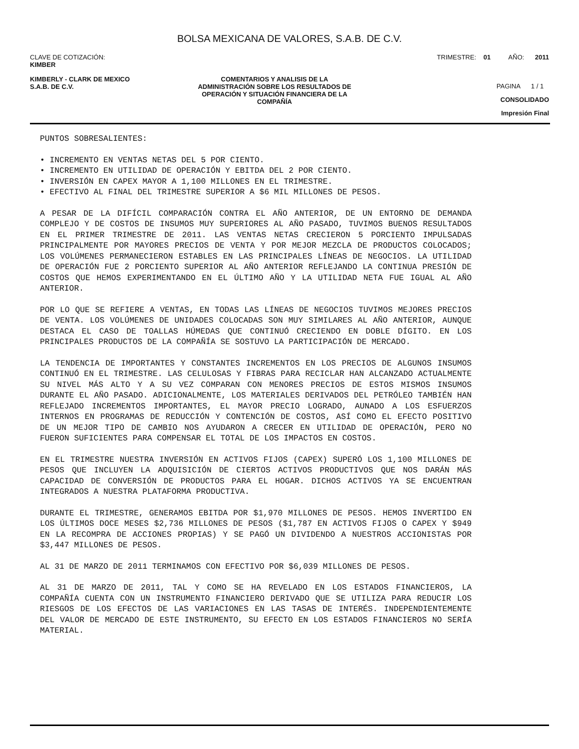BOLSA MEXICANA DE VALORES, S.A.B. DE C.V.
CLAVE DE COTIZACIÓN: KIMBER
TRIMESTRE: 01 AÑO: 2011
KIMBERLY - CLARK DE MEXICO
S.A.B. DE C.V.
COMENTARIOS Y ANALISIS DE LA
ADMINISTRACIÓN SOBRE LOS RESULTADOS DE
OPERACIÓN Y SITUACIÓN FINANCIERA DE LA
COMPAÑÍA
PAGINA 1 / 1
CONSOLIDADO
Impresión Final
PUNTOS SOBRESALIENTES:
• INCREMENTO EN VENTAS NETAS DEL 5 POR CIENTO.
• INCREMENTO EN UTILIDAD DE OPERACIÓN Y EBITDA DEL 2 POR CIENTO.
• INVERSIÓN EN CAPEX MAYOR A 1,100 MILLONES EN EL TRIMESTRE.
• EFECTIVO AL FINAL DEL TRIMESTRE SUPERIOR A $6 MIL MILLONES DE PESOS.
A PESAR DE LA DIFÍCIL COMPARACIÓN CONTRA EL AÑO ANTERIOR, DE UN ENTORNO DE DEMANDA COMPLEJO Y DE COSTOS DE INSUMOS MUY SUPERIORES AL AÑO PASADO, TUVIMOS BUENOS RESULTADOS EN EL PRIMER TRIMESTRE DE 2011. LAS VENTAS NETAS CRECIERON 5 PORCIENTO IMPULSADAS PRINCIPALMENTE POR MAYORES PRECIOS DE VENTA Y POR MEJOR MEZCLA DE PRODUCTOS COLOCADOS; LOS VOLÚMENES PERMANECIERON ESTABLES EN LAS PRINCIPALES LÍNEAS DE NEGOCIOS. LA UTILIDAD DE OPERACIÓN FUE 2 PORCIENTO SUPERIOR AL AÑO ANTERIOR REFLEJANDO LA CONTINUA PRESIÓN DE COSTOS QUE HEMOS EXPERIMENTANDO EN EL ÚLTIMO AÑO Y LA UTILIDAD NETA FUE IGUAL AL AÑO ANTERIOR.
POR LO QUE SE REFIERE A VENTAS, EN TODAS LAS LÍNEAS DE NEGOCIOS TUVIMOS MEJORES PRECIOS DE VENTA. LOS VOLÚMENES DE UNIDADES COLOCADAS SON MUY SIMILARES AL AÑO ANTERIOR, AUNQUE DESTACA EL CASO DE TOALLAS HÚMEDAS QUE CONTINUÓ CRECIENDO EN DOBLE DÍGITO. EN LOS PRINCIPALES PRODUCTOS DE LA COMPAÑÍA SE SOSTUVO LA PARTICIPACIÓN DE MERCADO.
LA TENDENCIA DE IMPORTANTES Y CONSTANTES INCREMENTOS EN LOS PRECIOS DE ALGUNOS INSUMOS CONTINUÓ EN EL TRIMESTRE. LAS CELULOSAS Y FIBRAS PARA RECICLAR HAN ALCANZADO ACTUALMENTE SU NIVEL MÁS ALTO Y A SU VEZ COMPARAN CON MENORES PRECIOS DE ESTOS MISMOS INSUMOS DURANTE EL AÑO PASADO. ADICIONALMENTE, LOS MATERIALES DERIVADOS DEL PETRÓLEO TAMBIÉN HAN REFLEJADO INCREMENTOS IMPORTANTES, EL MAYOR PRECIO LOGRADO, AUNADO A LOS ESFUERZOS INTERNOS EN PROGRAMAS DE REDUCCIÓN Y CONTENCIÓN DE COSTOS, ASÍ COMO EL EFECTO POSITIVO DE UN MEJOR TIPO DE CAMBIO NOS AYUDARON A CRECER EN UTILIDAD DE OPERACIÓN, PERO NO FUERON SUFICIENTES PARA COMPENSAR EL TOTAL DE LOS IMPACTOS EN COSTOS.
EN EL TRIMESTRE NUESTRA INVERSIÓN EN ACTIVOS FIJOS (CAPEX) SUPERÓ LOS 1,100 MILLONES DE PESOS QUE INCLUYEN LA ADQUISICIÓN DE CIERTOS ACTIVOS PRODUCTIVOS QUE NOS DARÁN MÁS CAPACIDAD DE CONVERSIÓN DE PRODUCTOS PARA EL HOGAR. DICHOS ACTIVOS YA SE ENCUENTRAN INTEGRADOS A NUESTRA PLATAFORMA PRODUCTIVA.
DURANTE EL TRIMESTRE, GENERAMOS EBITDA POR $1,970 MILLONES DE PESOS. HEMOS INVERTIDO EN LOS ÚLTIMOS DOCE MESES $2,736 MILLONES DE PESOS ($1,787 EN ACTIVOS FIJOS O CAPEX Y $949 EN LA RECOMPRA DE ACCIONES PROPIAS) Y SE PAGÓ UN DIVIDENDO A NUESTROS ACCIONISTAS POR $3,447 MILLONES DE PESOS.
AL 31 DE MARZO DE 2011 TERMINAMOS CON EFECTIVO POR $6,039 MILLONES DE PESOS.
AL 31 DE MARZO DE 2011, TAL Y COMO SE HA REVELADO EN LOS ESTADOS FINANCIEROS, LA COMPAÑÍA CUENTA CON UN INSTRUMENTO FINANCIERO DERIVADO QUE SE UTILIZA PARA REDUCIR LOS RIESGOS DE LOS EFECTOS DE LAS VARIACIONES EN LAS TASAS DE INTERÉS. INDEPENDIENTEMENTE DEL VALOR DE MERCADO DE ESTE INSTRUMENTO, SU EFECTO EN LOS ESTADOS FINANCIEROS NO SERÍA MATERIAL.